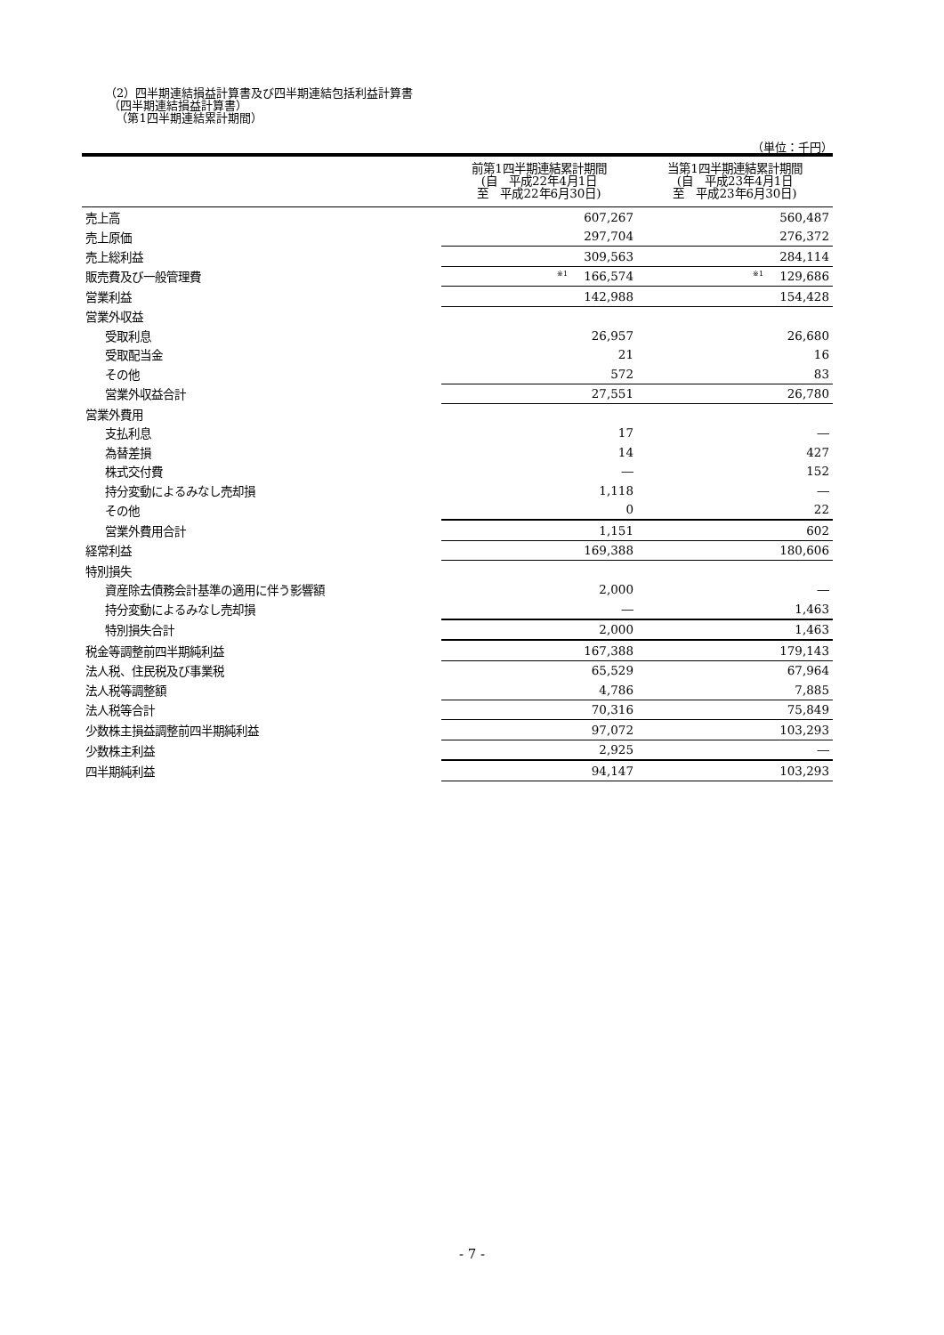（2）四半期連結損益計算書及び四半期連結包括利益計算書
（四半期連結損益計算書）
（第1四半期連結累計期間）
（単位：千円）
| | 前第1四半期連結累計期間 (自 平成22年4月1日 至 平成22年6月30日) | 当第1四半期連結累計期間 (自 平成23年4月1日 至 平成23年6月30日) |
| --- | --- | --- |
| 売上高 | 607,267 | 560,487 |
| 売上原価 | 297,704 | 276,372 |
| 売上総利益 | 309,563 | 284,114 |
| 販売費及び一般管理費 | <sup>※1</sup>166,574 | <sup>※1</sup>129,686 |
| 営業利益 | 142,988 | 154,428 |
| 営業外収益 | | |
| 受取利息 | 26,957 | 26,680 |
| 受取配当金 | 21 | 16 |
| その他 | 572 | 83 |
| 営業外収益合計 | 27,551 | 26,780 |
| 営業外費用 | | |
| 支払利息 | 17 | ― |
| 為替差損 | 14 | 427 |
| 株式交付費 | ― | 152 |
| 持分変動によるみなし売却損 | 1,118 | ― |
| その他 | 0 | 22 |
| 営業外費用合計 | 1,151 | 602 |
| 経常利益 | 169,388 | 180,606 |
| 特別損失 | | |
| 資産除去債務会計基準の適用に伴う影響額 | 2,000 | ― |
| 持分変動によるみなし売却損 | ― | 1,463 |
| 特別損失合計 | 2,000 | 1,463 |
| 税金等調整前四半期純利益 | 167,388 | 179,143 |
| 法人税、住民税及び事業税 | 65,529 | 67,964 |
| 法人税等調整額 | 4,786 | 7,885 |
| 法人税等合計 | 70,316 | 75,849 |
| 少数株主損益調整前四半期純利益 | 97,072 | 103,293 |
| 少数株主利益 | 2,925 | ― |
| 四半期純利益 | 94,147 | 103,293 |
- 7 -